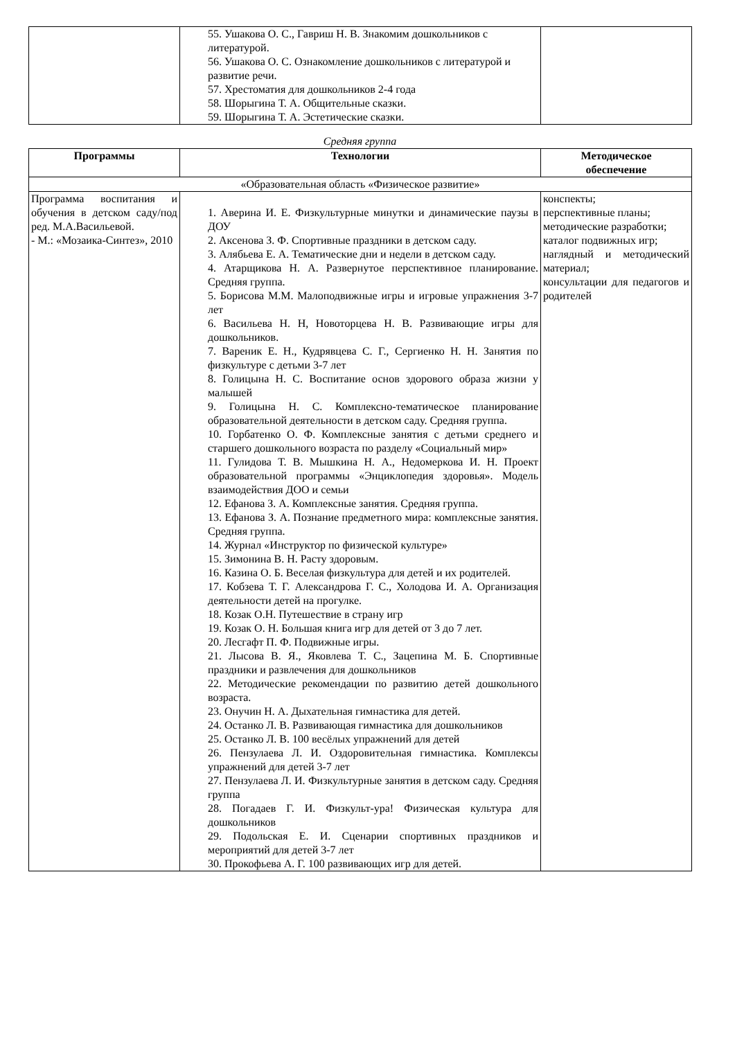| | 55. Ушакова О. С., Гавриш Н. В. Знакомим дошкольников с литературой. 56. Ушакова О. С. Ознакомление дошкольников с литературой и развитие речи. 57. Хрестоматия для дошкольников 2-4 года 58. Шорыгина Т. А. Общительные сказки. 59. Шорыгина Т. А. Эстетические сказки. | |
Средняя группа
| Программы | Технологии | Методическое обеспечение |
| --- | --- | --- |
| «Образовательная область «Физическое развитие» | | |
| Программа воспитания и обучения в детском саду/под ред. М.А.Васильевой. - М.: «Мозаика-Синтез», 2010 | 1. Аверина И. Е. Физкультурные минутки и динамические паузы в ДОУ 2. Аксенова З. Ф. Спортивные праздники в детском саду. 3. Алябьева Е. А. Тематические дни и недели в детском саду. 4. Атарщикова Н. А. Развернутое перспективное планирование. Средняя группа. 5. Борисова М.М. Малоподвижные игры и игровые упражнения 3-7 лет 6. Васильева Н. Н, Новоторцева Н. В. Развивающие игры для дошкольников. 7. Вареник Е. Н., Кудрявцева С. Г., Сергиенко Н. Н. Занятия по физкультуре с детьми 3-7 лет 8. Голицына Н. С. Воспитание основ здорового образа жизни у малышей 9. Голицына Н. С. Комплексно-тематическое планирование образовательной деятельности в детском саду. Средняя группа. 10. Горбатенко О. Ф. Комплексные занятия с детьми среднего и старшего дошкольного возраста по разделу «Социальный мир» 11. Гулидова Т. В. Мышкина Н. А., Недомеркова И. Н. Проект образовательной программы «Энциклопедия здоровья». Модель взаимодействия ДОО и семьи 12. Ефанова З. А. Комплексные занятия. Средняя группа. 13. Ефанова З. А. Познание предметного мира: комплексные занятия. Средняя группа. 14. Журнал «Инструктор по физической культуре» 15. Зимонина В. Н. Расту здоровым. 16. Казина О. Б. Веселая физкультура для детей и их родителей. 17. Кобзева Т. Г. Александрова Г. С., Холодова И. А. Организация деятельности детей на прогулке. 18. Козак О.Н. Путешествие в страну игр 19. Козак О. Н. Большая книга игр для детей от 3 до 7 лет. 20. Лесгафт П. Ф. Подвижные игры. 21. Лысова В. Я., Яковлева Т. С., Зацепина М. Б. Спортивные праздники и развлечения для дошкольников 22. Методические рекомендации по развитию детей дошкольного возраста. 23. Онучин Н. А. Дыхательная гимнастика для детей. 24. Останко Л. В. Развивающая гимнастика для дошкольников 25. Останко Л. В. 100 весёлых упражнений для детей 26. Пензулаева Л. И. Оздоровительная гимнастика. Комплексы упражнений для детей 3-7 лет 27. Пензулаева Л. И. Физкультурные занятия в детском саду. Средняя группа 28. Погадаев Г. И. Физкульт-ура! Физическая культура для дошкольников 29. Подольская Е. И. Сценарии спортивных праздников и мероприятий для детей 3-7 лет 30. Прокофьева А. Г. 100 развивающих игр для детей. | конспекты; перспективные планы; методические разработки; каталог подвижных игр; наглядный и методический материал; консультации для педагогов и родителей |